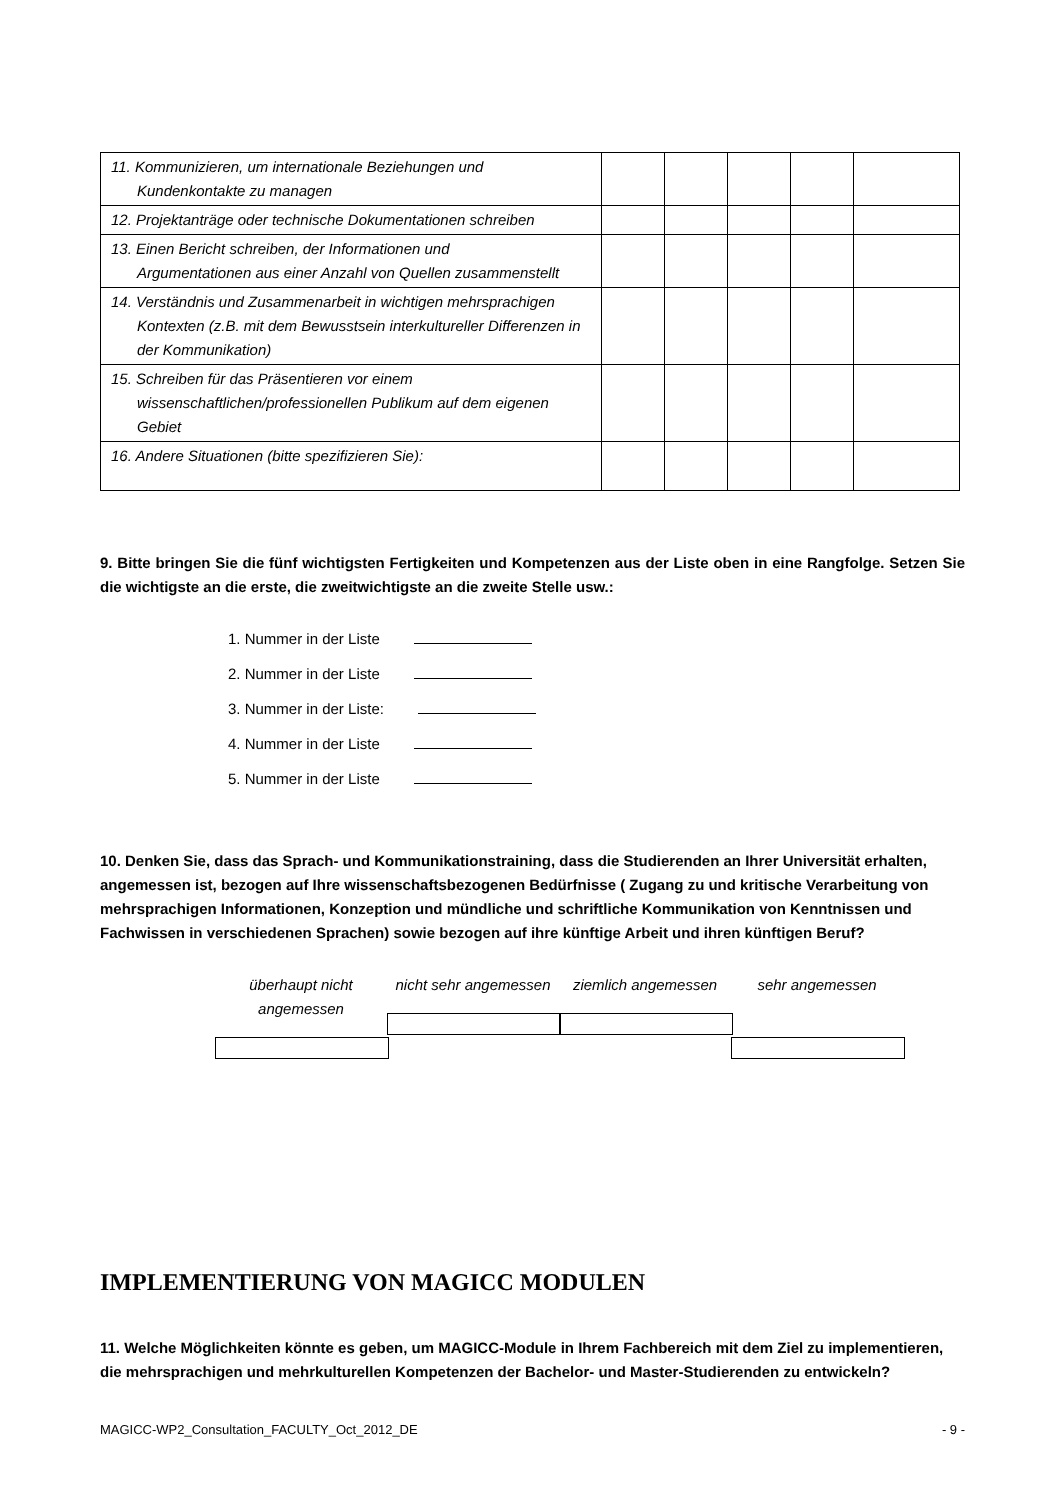| 11. Kommunizieren, um internationale Beziehungen und Kundenkontakte zu managen | | | | | |
| 12. Projektanträge oder technische Dokumentationen schreiben | | | | | |
| 13. Einen Bericht schreiben, der Informationen und Argumentationen aus einer Anzahl von Quellen zusammenstellt | | | | | |
| 14. Verständnis und Zusammenarbeit in wichtigen mehrsprachigen Kontexten (z.B. mit dem Bewusstsein interkultureller Differenzen in der Kommunikation) | | | | | |
| 15. Schreiben für das Präsentieren vor einem wissenschaftlichen/professionellen Publikum auf dem eigenen Gebiet | | | | | |
| 16. Andere Situationen (bitte spezifizieren Sie): | | | | | |
9. Bitte bringen Sie die fünf wichtigsten Fertigkeiten und Kompetenzen aus der Liste oben in eine Rangfolge. Setzen Sie die wichtigste an die erste, die zweitwichtigste an die zweite Stelle usw.:
1. Nummer in der Liste
2. Nummer in der Liste
3. Nummer in der Liste:
4. Nummer in der Liste
5. Nummer in der Liste
10. Denken Sie, dass das Sprach- und Kommunikationstraining, dass die Studierenden an Ihrer Universität erhalten, angemessen ist, bezogen auf Ihre wissenschaftsbezogenen Bedürfnisse ( Zugang zu und kritische Verarbeitung von mehrsprachigen Informationen, Konzeption und mündliche und schriftliche Kommunikation von Kenntnissen und Fachwissen in verschiedenen Sprachen) sowie bezogen auf ihre künftige Arbeit und ihren künftigen Beruf?
überhaupt nicht angemessen
nicht sehr angemessen
ziemlich angemessen sehr angemessen
IMPLEMENTIERUNG VON MAGICC MODULEN
11. Welche Möglichkeiten könnte es geben, um MAGICC-Module in Ihrem Fachbereich mit dem Ziel zu implementieren, die mehrsprachigen und mehrkulturellen Kompetenzen der Bachelor- und Master-Studierenden zu entwickeln?
MAGICC-WP2_Consultation_FACULTY_Oct_2012_DE - 9 -